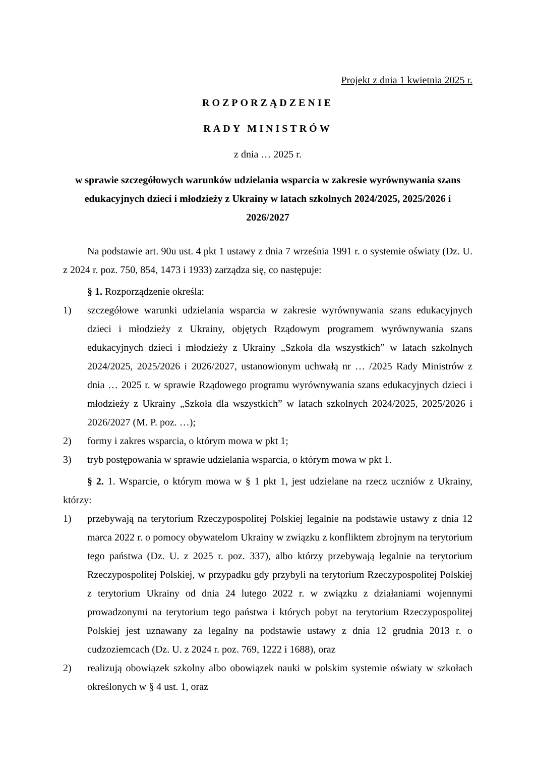Projekt z dnia 1 kwietnia 2025 r.
ROZPORZĄDZENIE
RADY MINISTRÓW
z dnia … 2025 r.
w sprawie szczegółowych warunków udzielania wsparcia w zakresie wyrównywania szans edukacyjnych dzieci i młodzieży z Ukrainy w latach szkolnych 2024/2025, 2025/2026 i 2026/2027
Na podstawie art. 90u ust. 4 pkt 1 ustawy z dnia 7 września 1991 r. o systemie oświaty (Dz. U. z 2024 r. poz. 750, 854, 1473 i 1933) zarządza się, co następuje:
§ 1. Rozporządzenie określa:
1) szczegółowe warunki udzielania wsparcia w zakresie wyrównywania szans edukacyjnych dzieci i młodzieży z Ukrainy, objętych Rządowym programem wyrównywania szans edukacyjnych dzieci i młodzieży z Ukrainy „Szkoła dla wszystkich” w latach szkolnych 2024/2025, 2025/2026 i 2026/2027, ustanowionym uchwałą nr … /2025 Rady Ministrów z dnia … 2025 r. w sprawie Rządowego programu wyrównywania szans edukacyjnych dzieci i młodzieży z Ukrainy „Szkoła dla wszystkich” w latach szkolnych 2024/2025, 2025/2026 i 2026/2027 (M. P. poz. …);
2) formy i zakres wsparcia, o którym mowa w pkt 1;
3) tryb postępowania w sprawie udzielania wsparcia, o którym mowa w pkt 1.
§ 2. 1. Wsparcie, o którym mowa w § 1 pkt 1, jest udzielane na rzecz uczniów z Ukrainy, którzy:
1) przebywają na terytorium Rzeczypospolitej Polskiej legalnie na podstawie ustawy z dnia 12 marca 2022 r. o pomocy obywatelom Ukrainy w związku z konfliktem zbrojnym na terytorium tego państwa (Dz. U. z 2025 r. poz. 337), albo którzy przebywają legalnie na terytorium Rzeczypospolitej Polskiej, w przypadku gdy przybyli na terytorium Rzeczypospolitej Polskiej z terytorium Ukrainy od dnia 24 lutego 2022 r. w związku z działaniami wojennymi prowadzonymi na terytorium tego państwa i których pobyt na terytorium Rzeczypospolitej Polskiej jest uznawany za legalny na podstawie ustawy z dnia 12 grudnia 2013 r. o cudzoziemcach (Dz. U. z 2024 r. poz. 769, 1222 i 1688), oraz
2) realizują obowiązek szkolny albo obowiązek nauki w polskim systemie oświaty w szkołach określonych w § 4 ust. 1, oraz